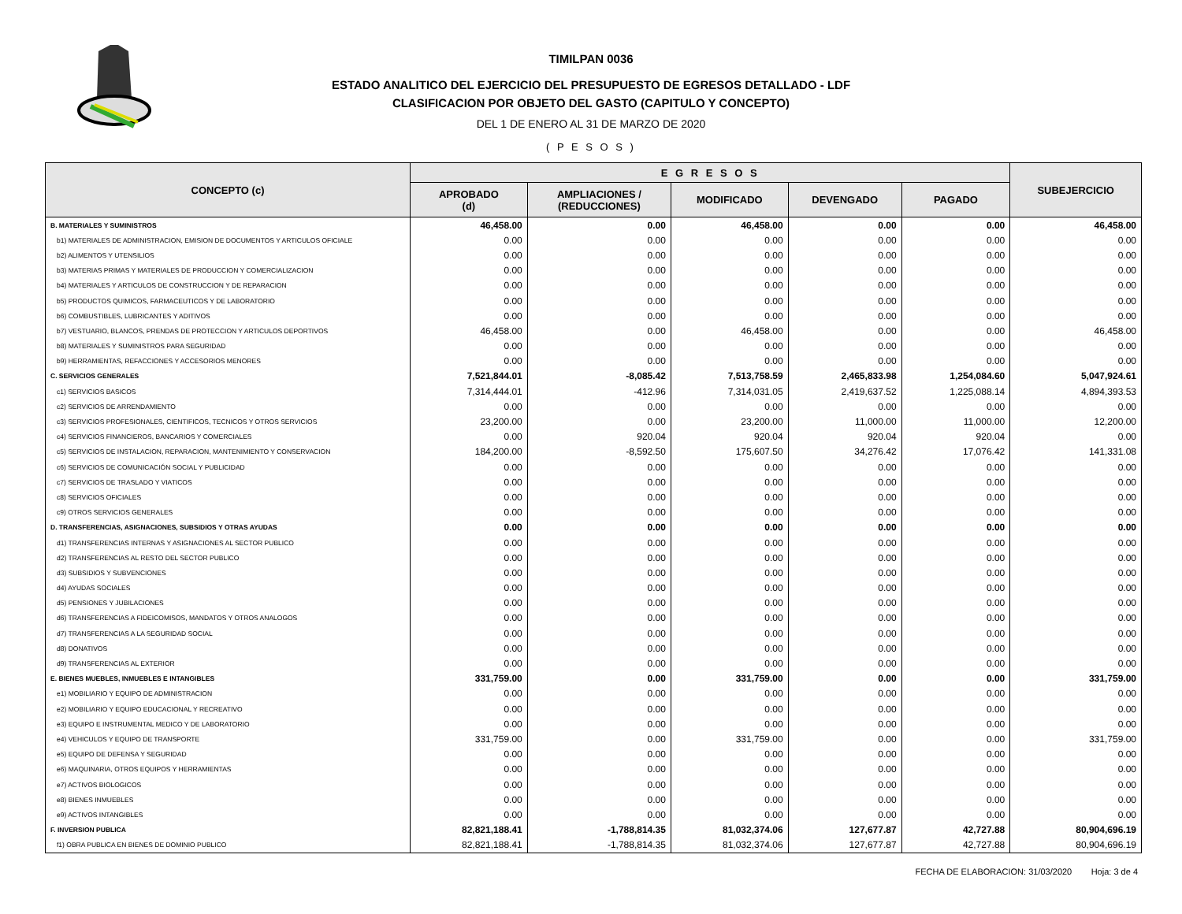TIMILPAN 0036
ESTADO ANALITICO DEL EJERCICIO DEL PRESUPUESTO DE EGRESOS DETALLADO - LDF
CLASIFICACION POR OBJETO DEL GASTO (CAPITULO Y CONCEPTO)
DEL 1 DE ENERO AL 31 DE MARZO DE 2020
( P E S O S )
| CONCEPTO (c) | E G R E S O S | | | | | SUBEJERCICIO |
| --- | --- | --- | --- | --- | --- | --- |
| | APROBADO (d) | AMPLIACIONES / (REDUCCIONES) | MODIFICADO | DEVENGADO | PAGADO | |
| B. MATERIALES Y SUMINISTROS | 46,458.00 | 0.00 | 46,458.00 | 0.00 | 0.00 | 46,458.00 |
| b1) MATERIALES DE ADMINISTRACION, EMISION DE DOCUMENTOS Y ARTICULOS OFICIALE | 0.00 | 0.00 | 0.00 | 0.00 | 0.00 | 0.00 |
| b2) ALIMENTOS Y UTENSILIOS | 0.00 | 0.00 | 0.00 | 0.00 | 0.00 | 0.00 |
| b3) MATERIAS PRIMAS Y MATERIALES DE PRODUCCION Y COMERCIALIZACION | 0.00 | 0.00 | 0.00 | 0.00 | 0.00 | 0.00 |
| b4) MATERIALES Y ARTICULOS DE CONSTRUCCION Y DE REPARACION | 0.00 | 0.00 | 0.00 | 0.00 | 0.00 | 0.00 |
| b5) PRODUCTOS QUIMICOS, FARMACEUTICOS Y DE LABORATORIO | 0.00 | 0.00 | 0.00 | 0.00 | 0.00 | 0.00 |
| b6) COMBUSTIBLES, LUBRICANTES Y ADITIVOS | 0.00 | 0.00 | 0.00 | 0.00 | 0.00 | 0.00 |
| b7) VESTUARIO, BLANCOS, PRENDAS DE PROTECCION Y ARTICULOS DEPORTIVOS | 46,458.00 | 0.00 | 46,458.00 | 0.00 | 0.00 | 46,458.00 |
| b8) MATERIALES Y SUMINISTROS PARA SEGURIDAD | 0.00 | 0.00 | 0.00 | 0.00 | 0.00 | 0.00 |
| b9) HERRAMIENTAS, REFACCIONES Y ACCESORIOS MENORES | 0.00 | 0.00 | 0.00 | 0.00 | 0.00 | 0.00 |
| C. SERVICIOS GENERALES | 7,521,844.01 | -8,085.42 | 7,513,758.59 | 2,465,833.98 | 1,254,084.60 | 5,047,924.61 |
| c1) SERVICIOS BASICOS | 7,314,444.01 | -412.96 | 7,314,031.05 | 2,419,637.52 | 1,225,088.14 | 4,894,393.53 |
| c2) SERVICIOS DE ARRENDAMIENTO | 0.00 | 0.00 | 0.00 | 0.00 | 0.00 | 0.00 |
| c3) SERVICIOS PROFESIONALES, CIENTIFICOS, TECNICOS Y OTROS SERVICIOS | 23,200.00 | 0.00 | 23,200.00 | 11,000.00 | 11,000.00 | 12,200.00 |
| c4) SERVICIOS FINANCIEROS, BANCARIOS Y COMERCIALES | 0.00 | 920.04 | 920.04 | 920.04 | 920.04 | 0.00 |
| c5) SERVICIOS DE INSTALACION, REPARACION, MANTENIMIENTO Y CONSERVACION | 184,200.00 | -8,592.50 | 175,607.50 | 34,276.42 | 17,076.42 | 141,331.08 |
| c6) SERVICIOS DE COMUNICACIÓN SOCIAL Y PUBLICIDAD | 0.00 | 0.00 | 0.00 | 0.00 | 0.00 | 0.00 |
| c7) SERVICIOS DE TRASLADO Y VIATICOS | 0.00 | 0.00 | 0.00 | 0.00 | 0.00 | 0.00 |
| c8) SERVICIOS OFICIALES | 0.00 | 0.00 | 0.00 | 0.00 | 0.00 | 0.00 |
| c9) OTROS SERVICIOS GENERALES | 0.00 | 0.00 | 0.00 | 0.00 | 0.00 | 0.00 |
| D. TRANSFERENCIAS, ASIGNACIONES, SUBSIDIOS Y OTRAS AYUDAS | 0.00 | 0.00 | 0.00 | 0.00 | 0.00 | 0.00 |
| d1) TRANSFERENCIAS INTERNAS Y ASIGNACIONES AL SECTOR PUBLICO | 0.00 | 0.00 | 0.00 | 0.00 | 0.00 | 0.00 |
| d2) TRANSFERENCIAS AL RESTO DEL SECTOR PUBLICO | 0.00 | 0.00 | 0.00 | 0.00 | 0.00 | 0.00 |
| d3) SUBSIDIOS Y SUBVENCIONES | 0.00 | 0.00 | 0.00 | 0.00 | 0.00 | 0.00 |
| d4) AYUDAS SOCIALES | 0.00 | 0.00 | 0.00 | 0.00 | 0.00 | 0.00 |
| d5) PENSIONES Y JUBILACIONES | 0.00 | 0.00 | 0.00 | 0.00 | 0.00 | 0.00 |
| d6) TRANSFERENCIAS A FIDEICOMISOS, MANDATOS Y OTROS ANALOGOS | 0.00 | 0.00 | 0.00 | 0.00 | 0.00 | 0.00 |
| d7) TRANSFERENCIAS A LA SEGURIDAD SOCIAL | 0.00 | 0.00 | 0.00 | 0.00 | 0.00 | 0.00 |
| d8) DONATIVOS | 0.00 | 0.00 | 0.00 | 0.00 | 0.00 | 0.00 |
| d9) TRANSFERENCIAS AL EXTERIOR | 0.00 | 0.00 | 0.00 | 0.00 | 0.00 | 0.00 |
| E. BIENES MUEBLES, INMUEBLES E INTANGIBLES | 331,759.00 | 0.00 | 331,759.00 | 0.00 | 0.00 | 331,759.00 |
| e1) MOBILIARIO Y EQUIPO DE ADMINISTRACION | 0.00 | 0.00 | 0.00 | 0.00 | 0.00 | 0.00 |
| e2) MOBILIARIO Y EQUIPO EDUCACIONAL Y RECREATIVO | 0.00 | 0.00 | 0.00 | 0.00 | 0.00 | 0.00 |
| e3) EQUIPO E INSTRUMENTAL MEDICO Y DE LABORATORIO | 0.00 | 0.00 | 0.00 | 0.00 | 0.00 | 0.00 |
| e4) VEHICULOS Y EQUIPO DE TRANSPORTE | 331,759.00 | 0.00 | 331,759.00 | 0.00 | 0.00 | 331,759.00 |
| e5) EQUIPO DE DEFENSA Y SEGURIDAD | 0.00 | 0.00 | 0.00 | 0.00 | 0.00 | 0.00 |
| e6) MAQUINARIA, OTROS EQUIPOS Y HERRAMIENTAS | 0.00 | 0.00 | 0.00 | 0.00 | 0.00 | 0.00 |
| e7) ACTIVOS BIOLOGICOS | 0.00 | 0.00 | 0.00 | 0.00 | 0.00 | 0.00 |
| e8) BIENES INMUEBLES | 0.00 | 0.00 | 0.00 | 0.00 | 0.00 | 0.00 |
| e9) ACTIVOS INTANGIBLES | 0.00 | 0.00 | 0.00 | 0.00 | 0.00 | 0.00 |
| F. INVERSION PUBLICA | 82,821,188.41 | -1,788,814.35 | 81,032,374.06 | 127,677.87 | 42,727.88 | 80,904,696.19 |
| f1) OBRA PUBLICA EN BIENES DE DOMINIO PUBLICO | 82,821,188.41 | -1,788,814.35 | 81,032,374.06 | 127,677.87 | 42,727.88 | 80,904,696.19 |
FECHA DE ELABORACION: 31/03/2020 Hoja: 3 de 4